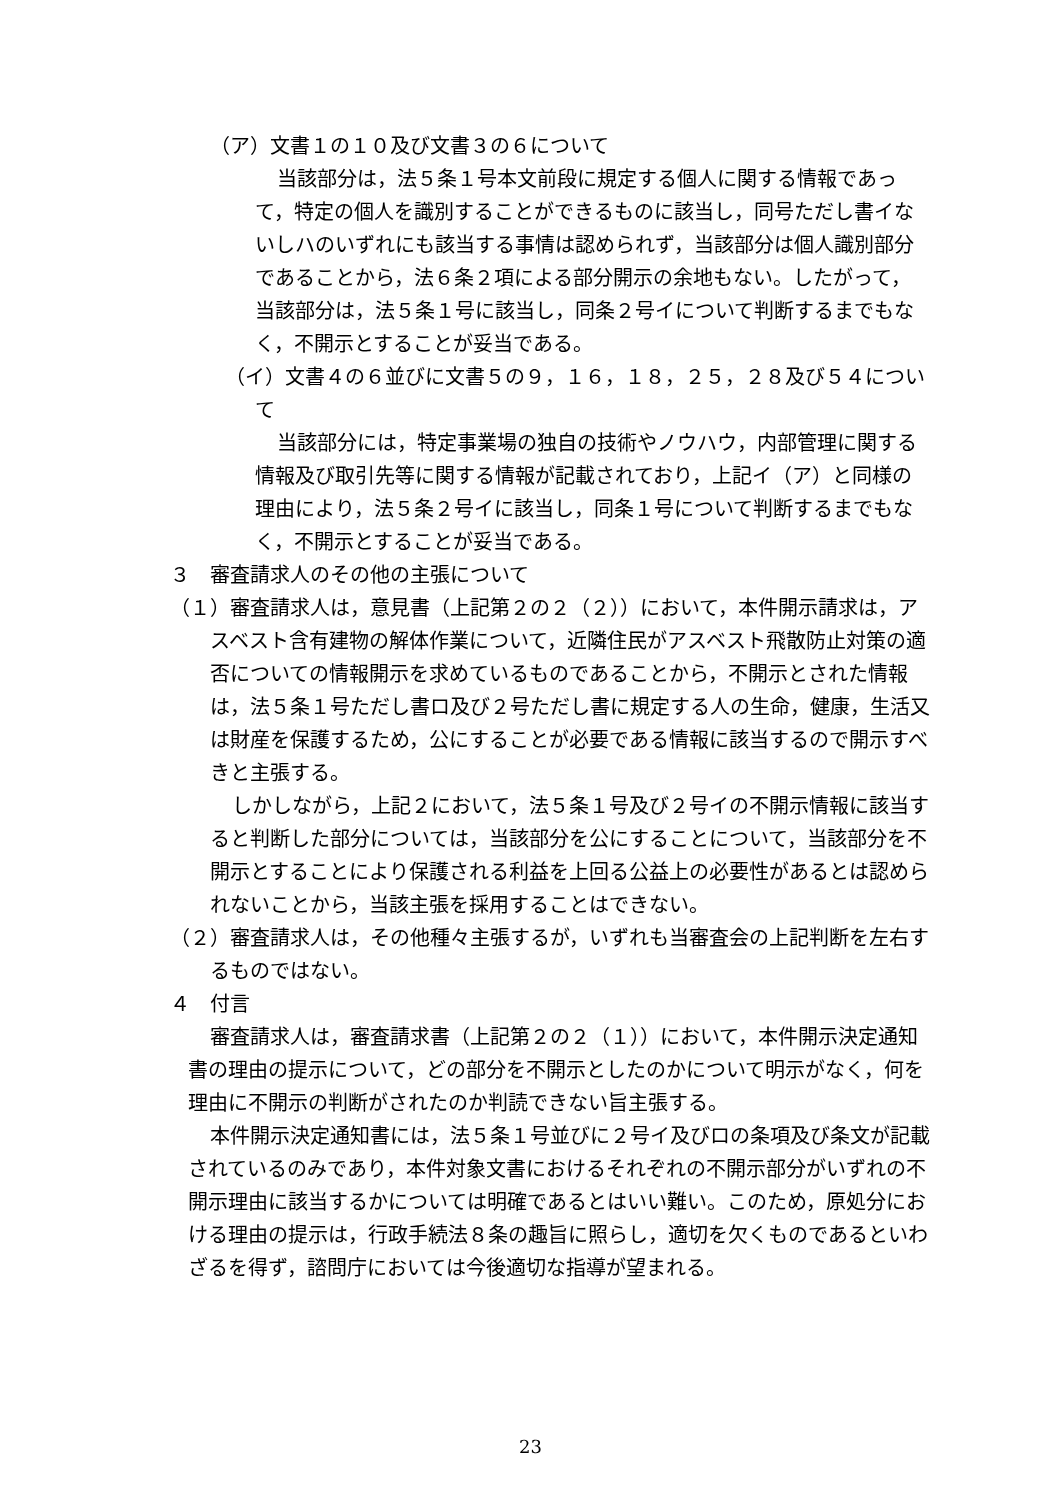（ア）文書１の１０及び文書３の６について
当該部分は，法５条１号本文前段に規定する個人に関する情報であって，特定の個人を識別することができるものに該当し，同号ただし書イないしハのいずれにも該当する事情は認められず，当該部分は個人識別部分であることから，法６条２項による部分開示の余地もない。したがって，当該部分は，法５条１号に該当し，同条２号イについて判断するまでもなく，不開示とすることが妥当である。
（イ）文書４の６並びに文書５の９，１６，１８，２５，２８及び５４について
当該部分には，特定事業場の独自の技術やノウハウ，内部管理に関する情報及び取引先等に関する情報が記載されており，上記イ（ア）と同様の理由により，法５条２号イに該当し，同条１号について判断するまでもなく，不開示とすることが妥当である。
３　審査請求人のその他の主張について
（１）審査請求人は，意見書（上記第２の２（２））において，本件開示請求は，アスベスト含有建物の解体作業について，近隣住民がアスベスト飛散防止対策の適否についての情報開示を求めているものであることから，不開示とされた情報は，法５条１号ただし書ロ及び２号ただし書に規定する人の生命，健康，生活又は財産を保護するため，公にすることが必要である情報に該当するので開示すべきと主張する。
しかしながら，上記２において，法５条１号及び２号イの不開示情報に該当すると判断した部分については，当該部分を公にすることについて，当該部分を不開示とすることにより保護される利益を上回る公益上の必要性があるとは認められないことから，当該主張を採用することはできない。
（２）審査請求人は，その他種々主張するが，いずれも当審査会の上記判断を左右するものではない。
４　付言
審査請求人は，審査請求書（上記第２の２（１））において，本件開示決定通知書の理由の提示について，どの部分を不開示としたのかについて明示がなく，何を理由に不開示の判断がされたのか判読できない旨主張する。
本件開示決定通知書には，法５条１号並びに２号イ及びロの条項及び条文が記載されているのみであり，本件対象文書におけるそれぞれの不開示部分がいずれの不開示理由に該当するかについては明確であるとはいい難い。このため，原処分における理由の提示は，行政手続法８条の趣旨に照らし，適切を欠くものであるといわざるを得ず，諮問庁においては今後適切な指導が望まれる。
23